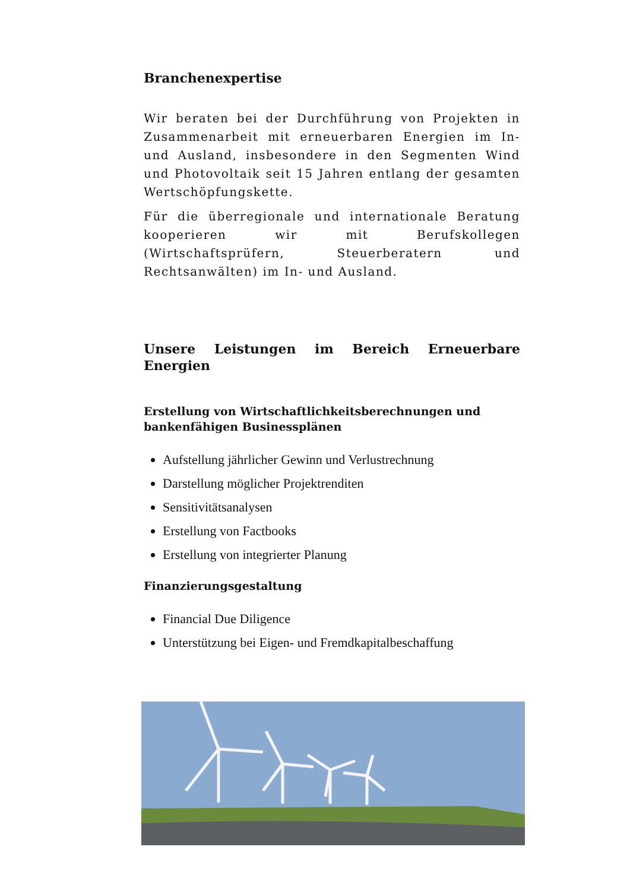Branchenexpertise
Wir beraten bei der Durchführung von Projekten in Zusammenarbeit mit erneuerbaren Energien im In- und Ausland, insbesondere in den Segmenten Wind und Photovoltaik seit 15 Jahren entlang der gesamten Wertschöpfungskette.
Für die überregionale und internationale Beratung kooperieren wir mit Berufskollegen (Wirtschaftsprüfern, Steuerberatern und Rechtsanwälten) im In- und Ausland.
Unsere Leistungen im Bereich Erneuerbare Energien
Erstellung von Wirtschaftlichkeitsberechnungen und bankenfähigen Businessplänen
Aufstellung jährlicher Gewinn und Verlustrechnung
Darstellung möglicher Projektrenditen
Sensitivitätsanalysen
Erstellung von Factbooks
Erstellung von integrierter Planung
Finanzierungsgestaltung
Financial Due Diligence
Unterstützung bei Eigen- und Fremdkapitalbeschaffung